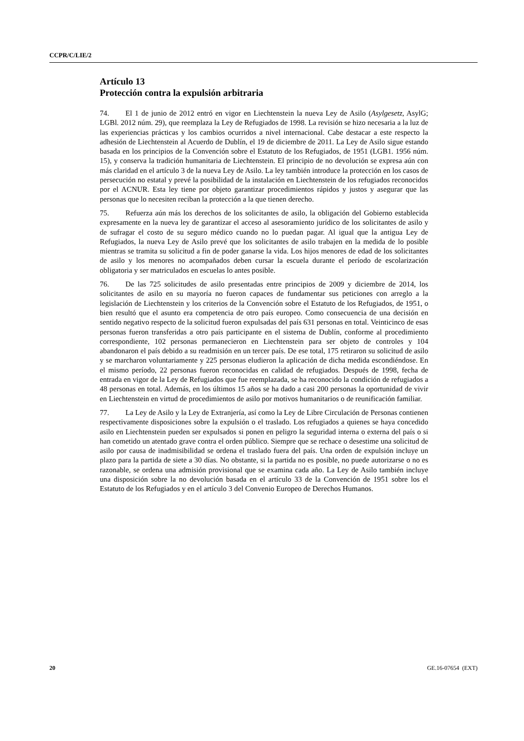CCPR/C/LIE/2
Artículo 13
Protección contra la expulsión arbitraria
74. El 1 de junio de 2012 entró en vigor en Liechtenstein la nueva Ley de Asilo (Asylgesetz, AsylG; LGBl. 2012 núm. 29), que reemplaza la Ley de Refugiados de 1998. La revisión se hizo necesaria a la luz de las experiencias prácticas y los cambios ocurridos a nivel internacional. Cabe destacar a este respecto la adhesión de Liechtenstein al Acuerdo de Dublín, el 19 de diciembre de 2011. La Ley de Asilo sigue estando basada en los principios de la Convención sobre el Estatuto de los Refugiados, de 1951 (LGB1. 1956 núm. 15), y conserva la tradición humanitaria de Liechtenstein. El principio de no devolución se expresa aún con más claridad en el artículo 3 de la nueva Ley de Asilo. La ley también introduce la protección en los casos de persecución no estatal y prevé la posibilidad de la instalación en Liechtenstein de los refugiados reconocidos por el ACNUR. Esta ley tiene por objeto garantizar procedimientos rápidos y justos y asegurar que las personas que lo necesiten reciban la protección a la que tienen derecho.
75. Refuerza aún más los derechos de los solicitantes de asilo, la obligación del Gobierno establecida expresamente en la nueva ley de garantizar el acceso al asesoramiento jurídico de los solicitantes de asilo y de sufragar el costo de su seguro médico cuando no lo puedan pagar. Al igual que la antigua Ley de Refugiados, la nueva Ley de Asilo prevé que los solicitantes de asilo trabajen en la medida de lo posible mientras se tramita su solicitud a fin de poder ganarse la vida. Los hijos menores de edad de los solicitantes de asilo y los menores no acompañados deben cursar la escuela durante el período de escolarización obligatoria y ser matriculados en escuelas lo antes posible.
76. De las 725 solicitudes de asilo presentadas entre principios de 2009 y diciembre de 2014, los solicitantes de asilo en su mayoría no fueron capaces de fundamentar sus peticiones con arreglo a la legislación de Liechtenstein y los criterios de la Convención sobre el Estatuto de los Refugiados, de 1951, o bien resultó que el asunto era competencia de otro país europeo. Como consecuencia de una decisión en sentido negativo respecto de la solicitud fueron expulsadas del país 631 personas en total. Veinticinco de esas personas fueron transferidas a otro país participante en el sistema de Dublín, conforme al procedimiento correspondiente, 102 personas permanecieron en Liechtenstein para ser objeto de controles y 104 abandonaron el país debido a su readmisión en un tercer país. De ese total, 175 retiraron su solicitud de asilo y se marcharon voluntariamente y 225 personas eludieron la aplicación de dicha medida escondiéndose. En el mismo período, 22 personas fueron reconocidas en calidad de refugiados. Después de 1998, fecha de entrada en vigor de la Ley de Refugiados que fue reemplazada, se ha reconocido la condición de refugiados a 48 personas en total. Además, en los últimos 15 años se ha dado a casi 200 personas la oportunidad de vivir en Liechtenstein en virtud de procedimientos de asilo por motivos humanitarios o de reunificación familiar.
77. La Ley de Asilo y la Ley de Extranjería, así como la Ley de Libre Circulación de Personas contienen respectivamente disposiciones sobre la expulsión o el traslado. Los refugiados a quienes se haya concedido asilo en Liechtenstein pueden ser expulsados si ponen en peligro la seguridad interna o externa del país o si han cometido un atentado grave contra el orden público. Siempre que se rechace o desestime una solicitud de asilo por causa de inadmisibilidad se ordena el traslado fuera del país. Una orden de expulsión incluye un plazo para la partida de siete a 30 días. No obstante, si la partida no es posible, no puede autorizarse o no es razonable, se ordena una admisión provisional que se examina cada año. La Ley de Asilo también incluye una disposición sobre la no devolución basada en el artículo 33 de la Convención de 1951 sobre los el Estatuto de los Refugiados y en el artículo 3 del Convenio Europeo de Derechos Humanos.
20 GE.16-07654 (EXT)